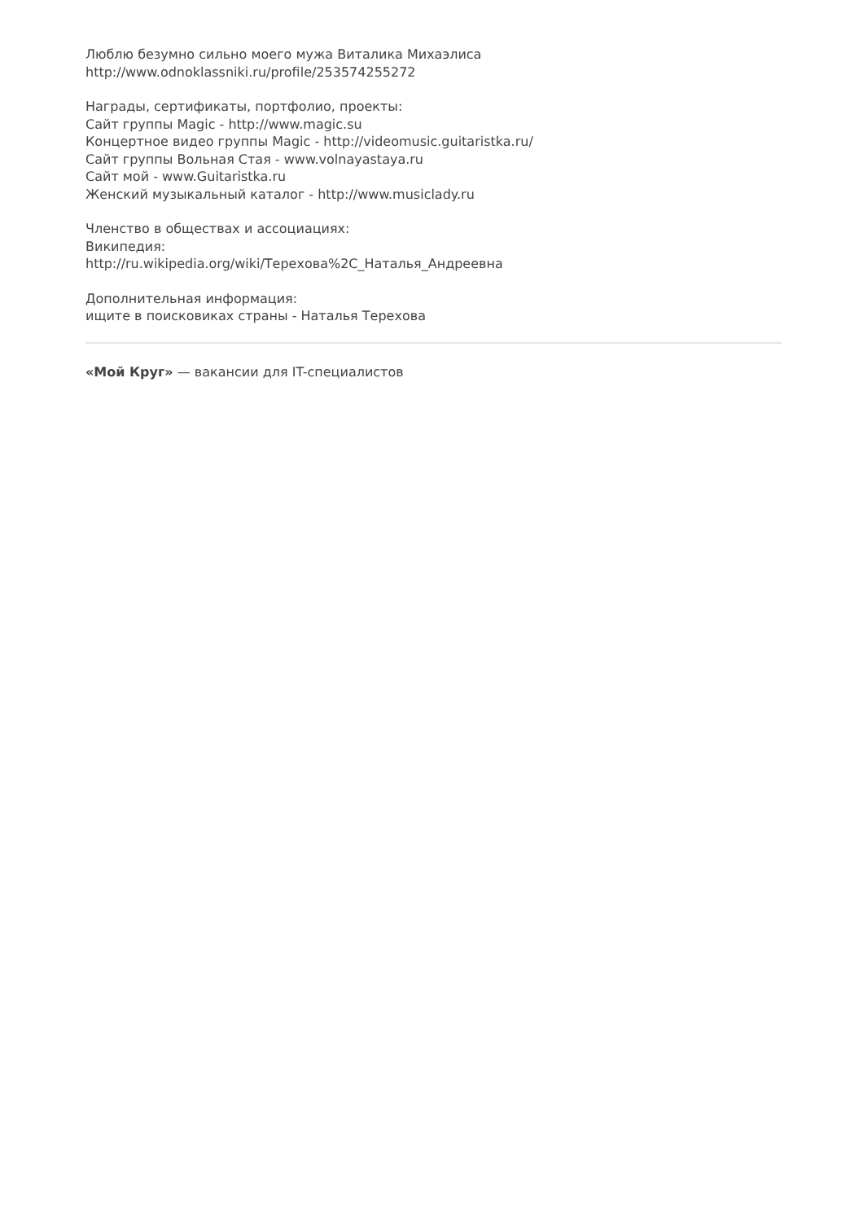Люблю безумно сильно моего мужа Виталика Михаэлиса
http://www.odnoklassniki.ru/profile/253574255272
Награды, сертификаты, портфолио, проекты:
Сайт группы Magic - http://www.magic.su
Концертное видео группы Magic - http://videomusic.guitaristka.ru/
Сайт группы Вольная Стая - www.volnayastaya.ru
Сайт мой - www.Guitaristka.ru
Женский музыкальный каталог - http://www.musiclady.ru
Членство в обществах и ассоциациях:
Википедия:
http://ru.wikipedia.org/wiki/Терехова%2C_Наталья_Андреевна
Дополнительная информация:
ищите в поисковиках страны - Наталья Терехова
«Мой Круг» — вакансии для IT-специалистов